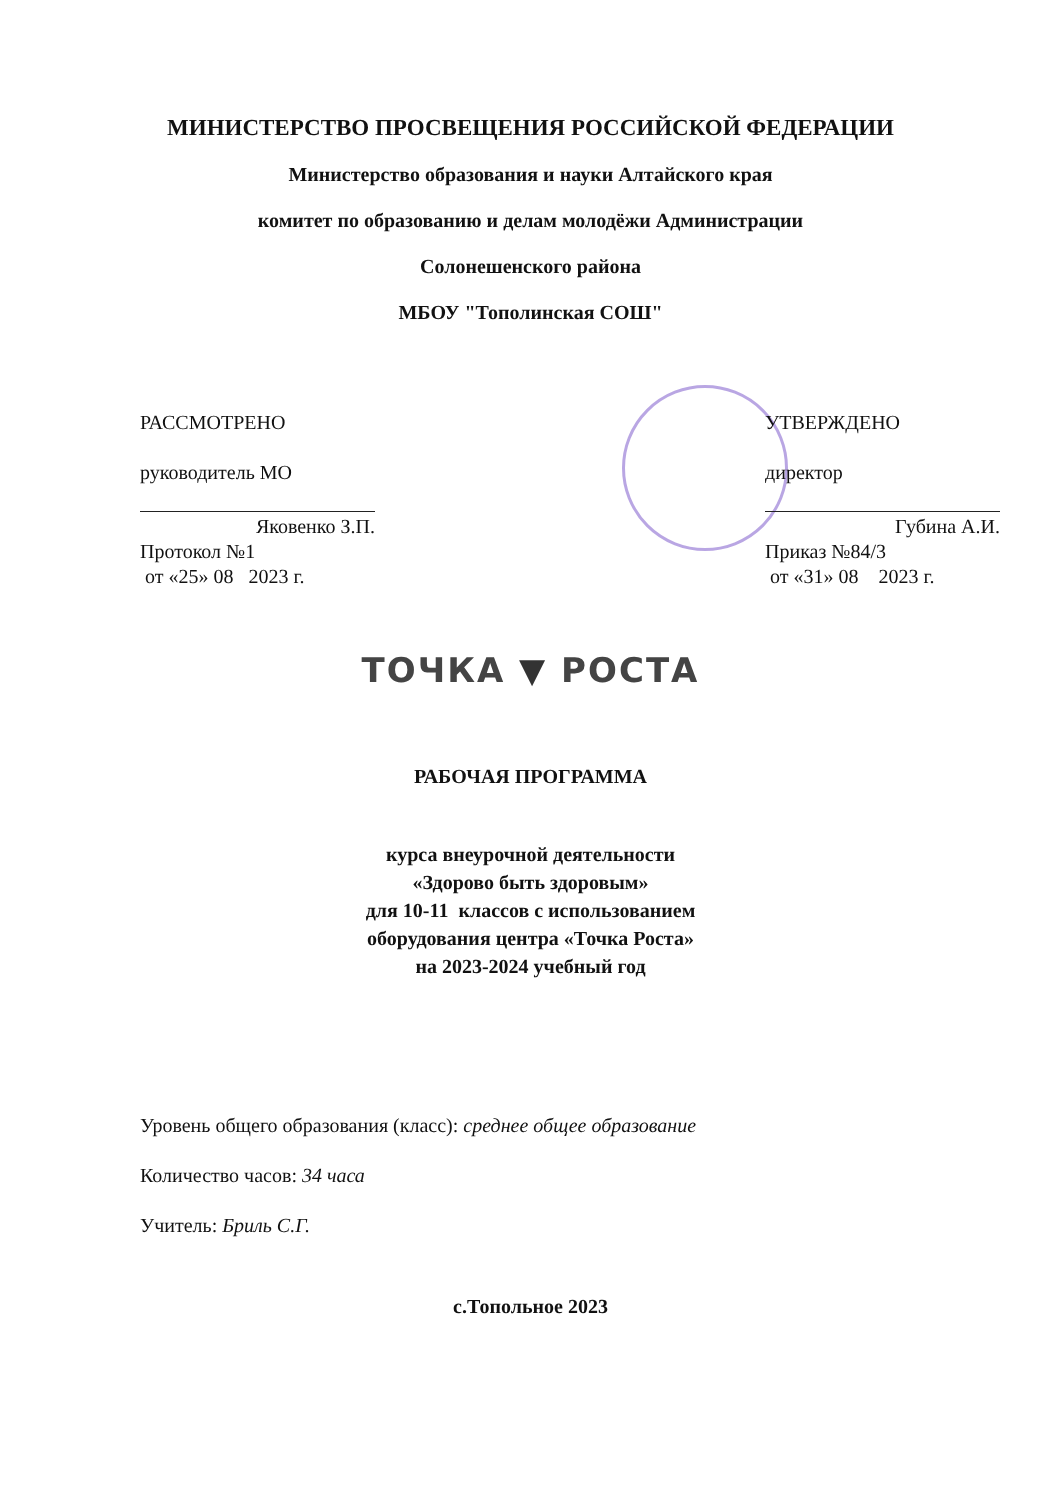МИНИСТЕРСТВО ПРОСВЕЩЕНИЯ РОССИЙСКОЙ ФЕДЕРАЦИИ
Министерство образования и науки Алтайского края
комитет по образованию и делам молодёжи Администрации
Солонешенского района
МБОУ "Тополинская СОШ"
РАССМОТРЕНО
руководитель МО
Яковенко З.П.
Протокол №1
от «25» 08 2023 г.
УТВЕРЖДЕНО
директор
Губина А.И.
Приказ №84/3
от «31» 08 2023 г.
ТОЧКА ▼ РОСТА
РАБОЧАЯ ПРОГРАММА
курса внеурочной деятельности
«Здорово быть здоровым»
для 10-11 классов с использованием
оборудования центра «Точка Роста»
на 2023-2024 учебный год
Уровень общего образования (класс): среднее общее образование
Количество часов: 34 часа
Учитель: Бриль С.Г.
с.Топольное 2023